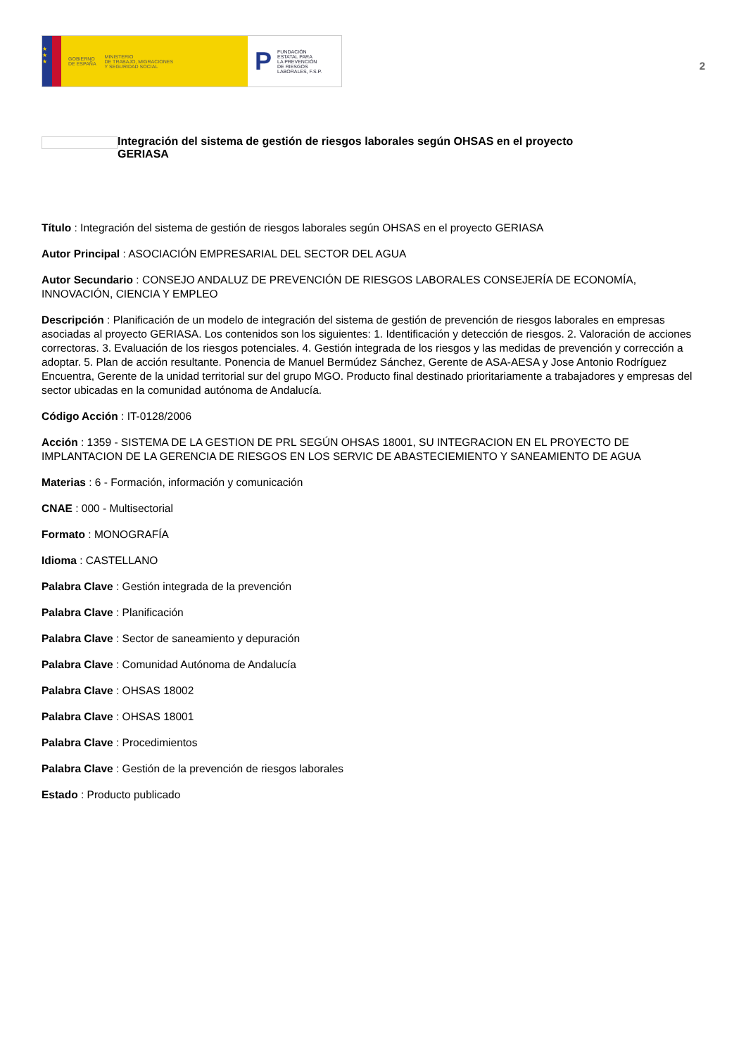★
★
★
GOBIERNO
DE ESPAÑA MINISTERIO
DE TRABAJO, MIGRACIONES
Y SEGURIDAD SOCIAL
P FUNDACIÓN
ESTATAL PARA
LA PREVENCIÓN
DE RIESGOS
LABORALES, F.S.P.
2
Integración del sistema de gestión de riesgos laborales según OHSAS en el proyecto GERIASA
Título : Integración del sistema de gestión de riesgos laborales según OHSAS en el proyecto GERIASA
Autor Principal : ASOCIACIÓN EMPRESARIAL DEL SECTOR DEL AGUA
Autor Secundario : CONSEJO ANDALUZ DE PREVENCIÓN DE RIESGOS LABORALES CONSEJERÍA DE ECONOMÍA, INNOVACIÓN, CIENCIA Y EMPLEO
Descripción : Planificación de un modelo de integración del sistema de gestión de prevención de riesgos laborales en empresas asociadas al proyecto GERIASA. Los contenidos son los siguientes: 1. Identificación y detección de riesgos. 2. Valoración de acciones correctoras. 3. Evaluación de los riesgos potenciales. 4. Gestión integrada de los riesgos y las medidas de prevención y corrección a adoptar. 5. Plan de acción resultante. Ponencia de Manuel Bermúdez Sánchez, Gerente de ASA-AESA y Jose Antonio Rodríguez Encuentra, Gerente de la unidad territorial sur del grupo MGO. Producto final destinado prioritariamente a trabajadores y empresas del sector ubicadas en la comunidad autónoma de Andalucía.
Código Acción : IT-0128/2006
Acción : 1359 - SISTEMA DE LA GESTION DE PRL SEGÚN OHSAS 18001, SU INTEGRACION EN EL PROYECTO DE IMPLANTACION DE LA GERENCIA DE RIESGOS EN LOS SERVIC DE ABASTECIEMIENTO Y SANEAMIENTO DE AGUA
Materias : 6 - Formación, información y comunicación
CNAE : 000 - Multisectorial
Formato : MONOGRAFÍA
Idioma : CASTELLANO
Palabra Clave : Gestión integrada de la prevención
Palabra Clave : Planificación
Palabra Clave : Sector de saneamiento y depuración
Palabra Clave : Comunidad Autónoma de Andalucía
Palabra Clave : OHSAS 18002
Palabra Clave : OHSAS 18001
Palabra Clave : Procedimientos
Palabra Clave : Gestión de la prevención de riesgos laborales
Estado : Producto publicado